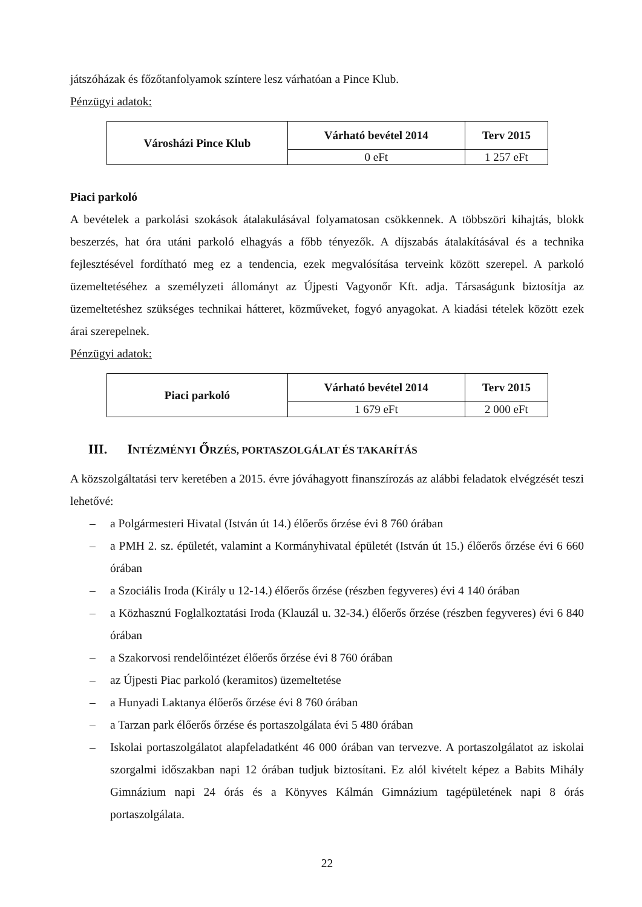játszóházak és főzőtanfolyamok színtere lesz várhatóan a Pince Klub.
Pénzügyi adatok:
| Városházi Pince Klub | Várható bevétel 2014 | Terv 2015 |
| --- | --- | --- |
| | 0 eFt | 1 257 eFt |
Piaci parkoló
A bevételek a parkolási szokások átalakulásával folyamatosan csökkennek. A többszöri kihajtás, blokk beszerzés, hat óra utáni parkoló elhagyás a főbb tényezők. A díjszabás átalakításával és a technika fejlesztésével fordítható meg ez a tendencia, ezek megvalósítása terveink között szerepel. A parkoló üzemeltetéséhez a személyzeti állományt az Újpesti Vagyonőr Kft. adja. Társaságunk biztosítja az üzemeltetéshez szükséges technikai hátteret, közműveket, fogyó anyagokat. A kiadási tételek között ezek árai szerepelnek.
Pénzügyi adatok:
| Piaci parkoló | Várható bevétel 2014 | Terv 2015 |
| --- | --- | --- |
| | 1 679 eFt | 2 000 eFt |
III. INTÉZMÉNYI ŐRZÉS, PORTASZOLGÁLAT ÉS TAKARÍTÁS
A közszolgáltatási terv keretében a 2015. évre jóváhagyott finanszírozás az alábbi feladatok elvégzését teszi lehetővé:
– a Polgármesteri Hivatal (István út 14.) élőerős őrzése évi 8 760 órában
– a PMH 2. sz. épületét, valamint a Kormányhivatal épületét (István út 15.) élőerős őrzése évi 6 660 órában
– a Szociális Iroda (Király u 12-14.) élőerős őrzése (részben fegyveres) évi 4 140 órában
– a Közhasznú Foglalkoztatási Iroda (Klauzál u. 32-34.) élőerős őrzése (részben fegyveres) évi 6 840 órában
– a Szakorvosi rendelőintézet élőerős őrzése évi 8 760 órában
– az Újpesti Piac parkoló (keramitos) üzemeltetése
– a Hunyadi Laktanya élőerős őrzése évi 8 760 órában
– a Tarzan park élőerős őrzése és portaszolgálata évi 5 480 órában
– Iskolai portaszolgálatot alapfeladatként 46 000 órában van tervezve. A portaszolgálatot az iskolai szorgalmi időszakban napi 12 órában tudjuk biztosítani. Ez alól kivételt képez a Babits Mihály Gimnázium napi 24 órás és a Könyves Kálmán Gimnázium tagépületének napi 8 órás portaszolgálata.
22